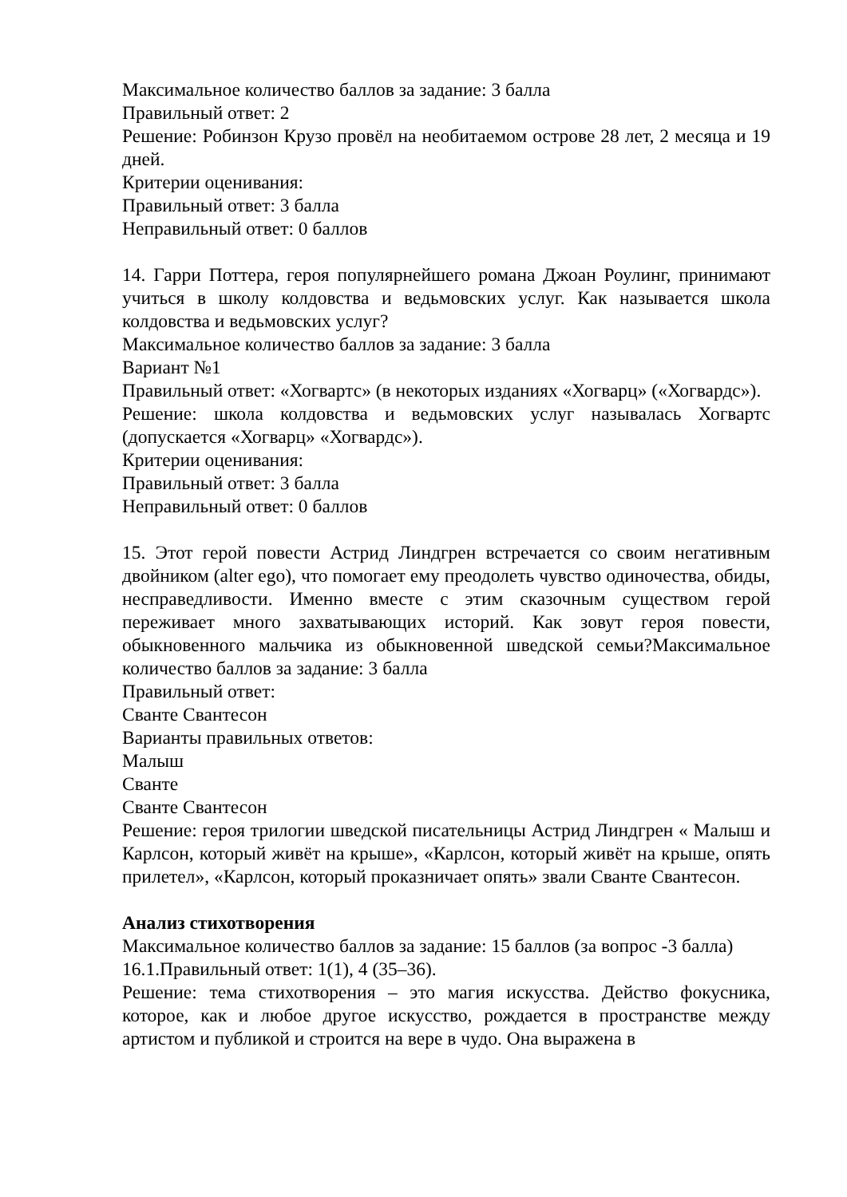Максимальное количество баллов за задание: 3 балла
Правильный ответ: 2
Решение: Робинзон Крузо провёл на необитаемом острове 28 лет, 2 месяца и 19 дней.
Критерии оценивания:
Правильный ответ: 3 балла
Неправильный ответ: 0 баллов
14. Гарри Поттера, героя популярнейшего романа Джоан Роулинг, принимают учиться в школу колдовства и ведьмовских услуг. Как называется школа колдовства и ведьмовских услуг?
Максимальное количество баллов за задание: 3 балла
Вариант №1
Правильный ответ: «Хогвартс» (в некоторых изданиях «Хогварц» («Хогвардс»).
Решение: школа колдовства и ведьмовских услуг называлась Хогвартс (допускается «Хогварц» «Хогвардс»).
Критерии оценивания:
Правильный ответ: 3 балла
Неправильный ответ: 0 баллов
15. Этот герой повести Астрид Линдгрен встречается со своим негативным двойником (alter ego), что помогает ему преодолеть чувство одиночества, обиды, несправедливости. Именно вместе с этим сказочным существом герой переживает много захватывающих историй. Как зовут героя повести, обыкновенного мальчика из обыкновенной шведской семьи?Максимальное количество баллов за задание: 3 балла
Правильный ответ:
Сванте Свантесон
Варианты правильных ответов:
Малыш
Сванте
Сванте Свантесон
Решение: героя трилогии шведской писательницы Астрид Линдгрен « Малыш и Карлсон, который живёт на крыше», «Карлсон, который живёт на крыше, опять прилетел», «Карлсон, который проказничает опять» звали Сванте Свантесон.
Анализ стихотворения
Максимальное количество баллов за задание: 15 баллов (за вопрос -3 балла)
16.1.Правильный ответ: 1(1), 4 (35–36).
Решение: тема стихотворения – это магия искусства. Действо фокусника, которое, как и любое другое искусство, рождается в пространстве между артистом и публикой и строится на вере в чудо. Она выражена в